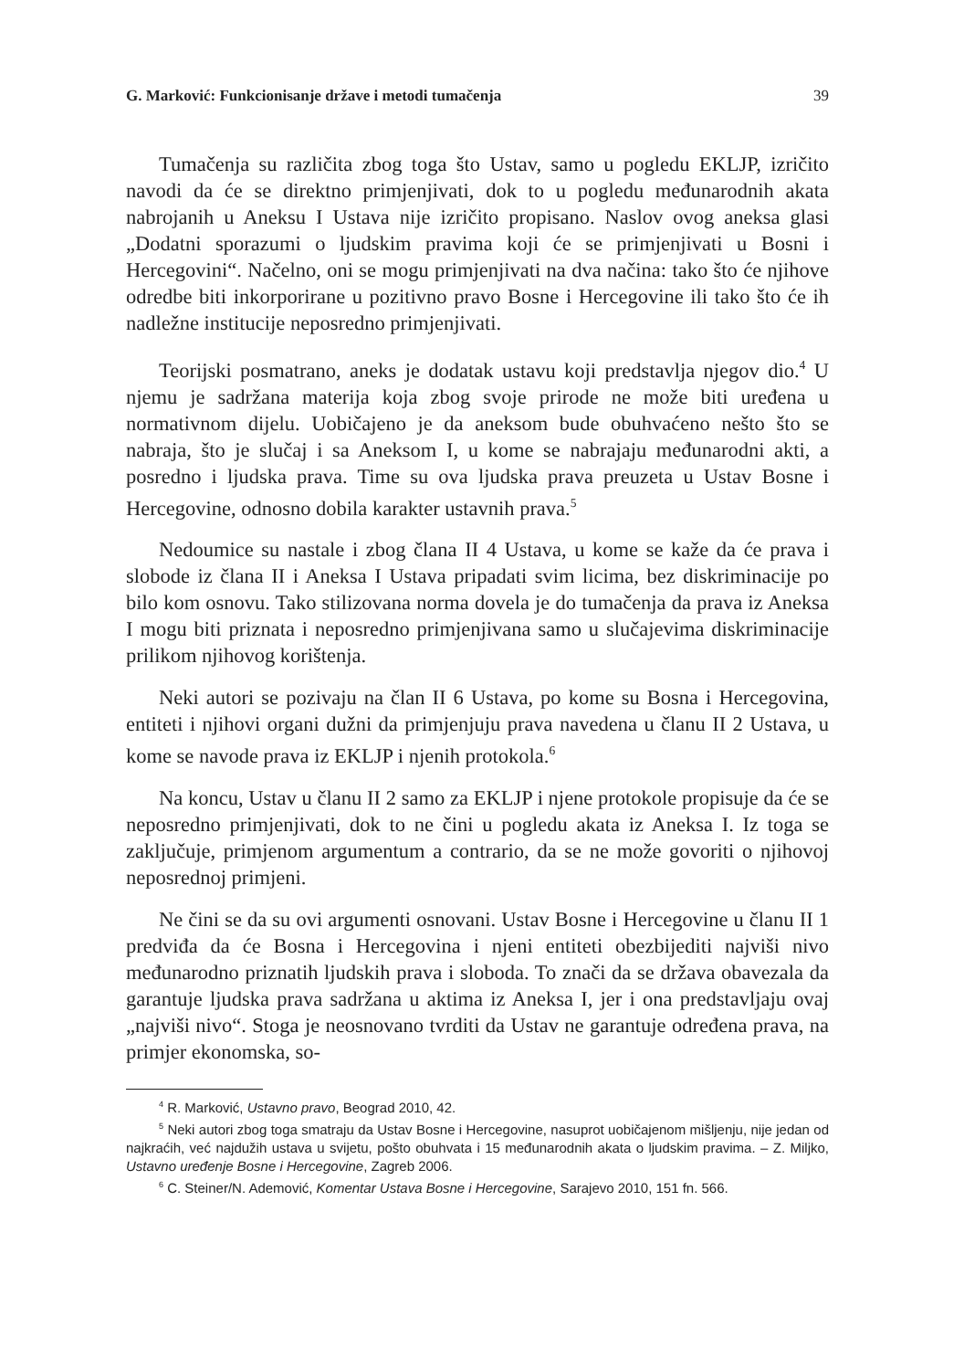G. Marković: Funkcionisanje države i metodi tumačenja 39
Tumačenja su različita zbog toga što Ustav, samo u pogledu EKLJP, izričito navodi da će se direktno primjenjivati, dok to u pogledu međunarodnih akata nabrojanih u Aneksu I Ustava nije izričito propisano. Naslov ovog aneksa glasi „Dodatni sporazumi o ljudskim pravima koji će se primjenjivati u Bosni i Hercegovini“. Načelno, oni se mogu primjenjivati na dva načina: tako što će njihove odredbe biti inkorporirane u pozitivno pravo Bosne i Hercegovine ili tako što će ih nadležne institucije neposredno primjenjivati.
Teorijski posmatrano, aneks je dodatak ustavu koji predstavlja njegov dio.<sup>4</sup> U njemu je sadržana materija koja zbog svoje prirode ne može biti uređena u normativnom dijelu. Uobičajeno je da aneksom bude obuhvaćeno nešto što se nabraja, što je slučaj i sa Aneksom I, u kome se nabrajaju međunarodni akti, a posredno i ljudska prava. Time su ova ljudska prava preuzeta u Ustav Bosne i Hercegovine, odnosno dobila karakter ustavnih prava.<sup>5</sup>
Nedoumice su nastale i zbog člana II 4 Ustava, u kome se kaže da će prava i slobode iz člana II i Aneksa I Ustava pripadati svim licima, bez diskriminacije po bilo kom osnovu. Tako stilizovana norma dovela je do tumačenja da prava iz Aneksa I mogu biti priznata i neposredno primjenjivana samo u slučajevima diskriminacije prilikom njihovog korištenja.
Neki autori se pozivaju na član II 6 Ustava, po kome su Bosna i Hercegovina, entiteti i njihovi organi dužni da primjenjuju prava navedena u članu II 2 Ustava, u kome se navode prava iz EKLJP i njenih protokola.<sup>6</sup>
Na koncu, Ustav u članu II 2 samo za EKLJP i njene protokole propisuje da će se neposredno primjenjivati, dok to ne čini u pogledu akata iz Aneksa I. Iz toga se zaključuje, primjenom argumentum a contrario, da se ne može govoriti o njihovoj neposrednoj primjeni.
Ne čini se da su ovi argumenti osnovani. Ustav Bosne i Hercegovine u članu II 1 predviđa da će Bosna i Hercegovina i njeni entiteti obezbijediti najviši nivo međunarodno priznatih ljudskih prava i sloboda. To znači da se država obavezala da garantuje ljudska prava sadržana u aktima iz Aneksa I, jer i ona predstavljaju ovaj „najviši nivo“. Stoga je neosnovano tvrditi da Ustav ne garantuje određena prava, na primjer ekonomska, so-
<sup>4</sup> R. Marković, Ustavno pravo, Beograd 2010, 42.
<sup>5</sup> Neki autori zbog toga smatraju da Ustav Bosne i Hercegovine, nasuprot uobičajenom mišljenju, nije jedan od najkraćih, već najdužih ustava u svijetu, pošto obuhvata i 15 međunarodnih akata o ljudskim pravima. – Z. Miljko, Ustavno uređenje Bosne i Hercegovine, Zagreb 2006.
<sup>6</sup> C. Steiner/N. Ademović, Komentar Ustava Bosne i Hercegovine, Sarajevo 2010, 151 fn. 566.